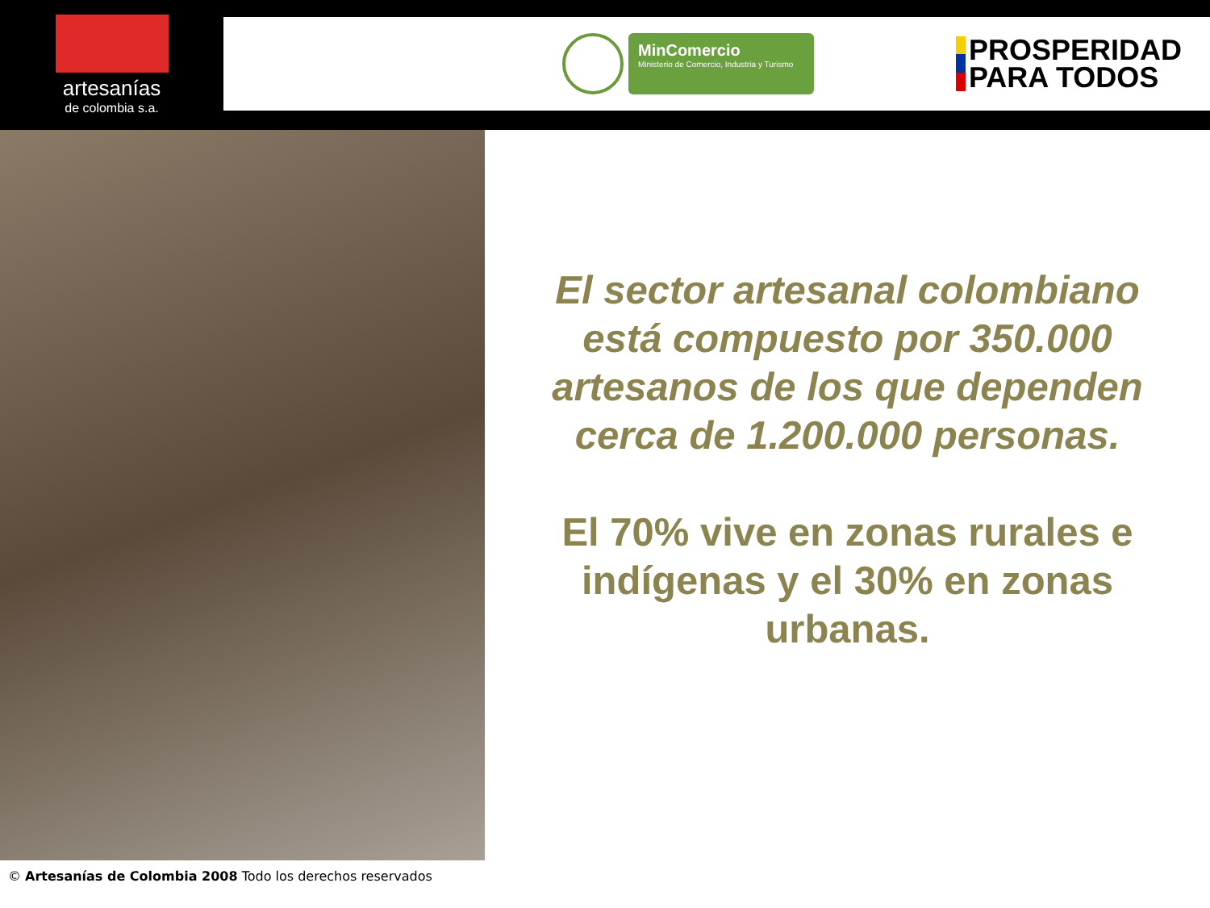artesanías
de colombia s.a.
MinComercio
Ministerio de Comercio, Industria y Turismo
PROSPERIDAD
PARA TODOS
El sector artesanal colombiano está compuesto por 350.000 artesanos de los que dependen cerca de 1.200.000 personas.
El 70% vive en zonas rurales e indígenas y el 30% en zonas urbanas.
© Artesanías de Colombia 2008 Todo los derechos reservados